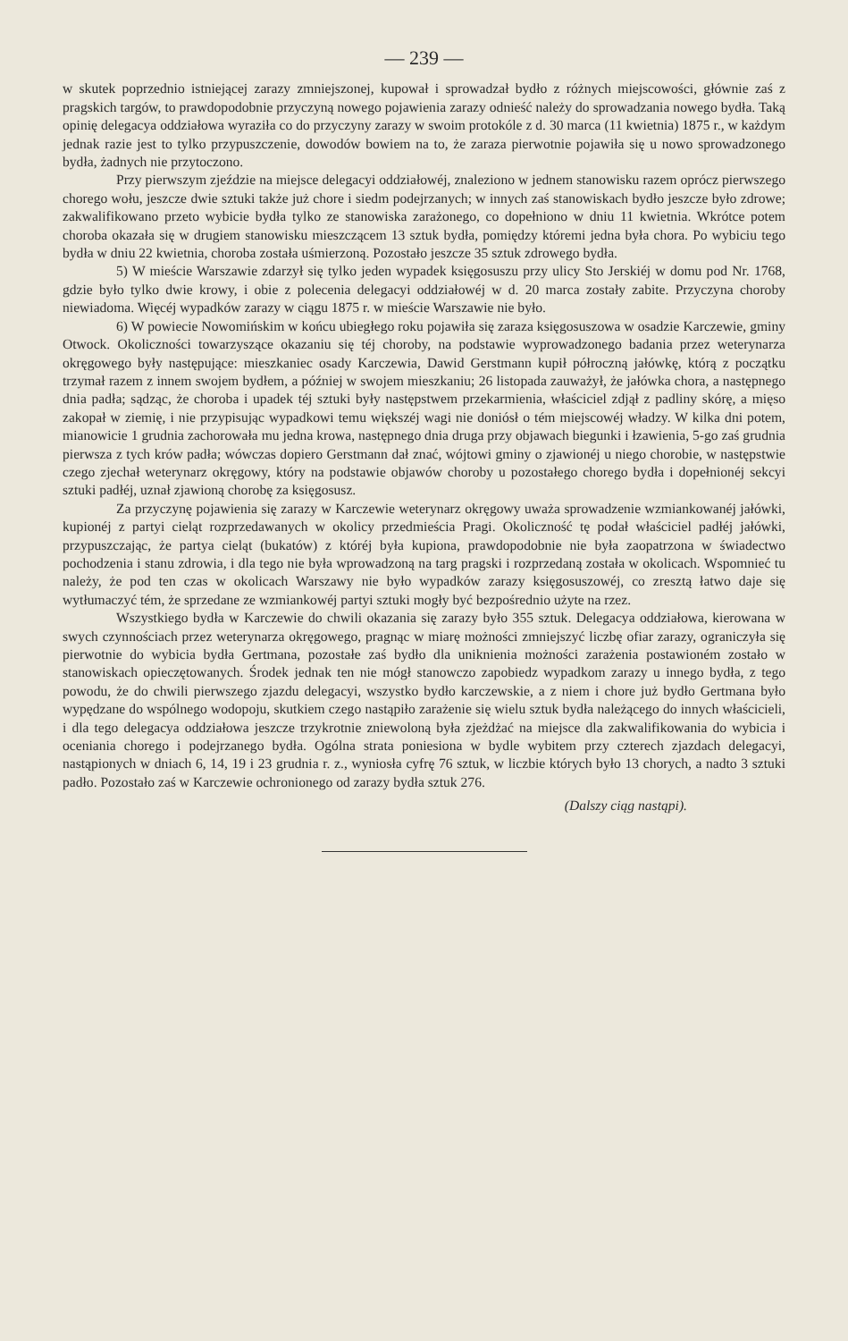— 239 —
w skutek poprzednio istniejącej zarazy zmniejszonej, kupował i sprowadzał bydło z różnych miejscowości, głównie zaś z pragskich targów, to prawdopodobnie przyczyną nowego pojawienia zarazy odnieść należy do sprowadzania nowego bydła. Taką opinię delegacya oddziałowa wyraziła co do przyczyny zarazy w swoim protokóle z d. 30 marca (11 kwietnia) 1875 r., w każdym jednak razie jest to tylko przypuszczenie, dowodów bowiem na to, że zaraza pierwotnie pojawiła się u nowo sprowadzonego bydła, żadnych nie przytoczono.
Przy pierwszym zjeździe na miejsce delegacyi oddziałowéj, znaleziono w jednem stanowisku razem oprócz pierwszego chorego wołu, jeszcze dwie sztuki także już chore i siedm podejrzanych; w innych zaś stanowiskach bydło jeszcze było zdrowe; zakwalifikowano przeto wybicie bydła tylko ze stanowiska zarażonego, co dopełniono w dniu 11 kwietnia. Wkrótce potem choroba okazała się w drugiem stanowisku mieszczącem 13 sztuk bydła, pomiędzy któremi jedna była chora. Po wybiciu tego bydła w dniu 22 kwietnia, choroba została uśmierzoną. Pozostało jeszcze 35 sztuk zdrowego bydła.
5) W mieście Warszawie zdarzył się tylko jeden wypadek księgosuszu przy ulicy Sto Jerskiéj w domu pod Nr. 1768, gdzie było tylko dwie krowy, i obie z polecenia delegacyi oddziałowéj w d. 20 marca zostały zabite. Przyczyna choroby niewiadoma. Więcéj wypadków zarazy w ciągu 1875 r. w mieście Warszawie nie było.
6) W powiecie Nowomińskim w końcu ubiegłego roku pojawiła się zaraza księgosuszowa w osadzie Karczewie, gminy Otwock. Okoliczności towarzyszące okazaniu się téj choroby, na podstawie wyprowadzonego badania przez weterynarza okręgowego były następujące: mieszkaniec osady Karczewia, Dawid Gerstmann kupił półroczną jałówkę, którą z początku trzymał razem z innem swojem bydłem, a później w swojem mieszkaniu; 26 listopada zauważył, że jałówka chora, a następnego dnia padła; sądząc, że choroba i upadek téj sztuki były następstwem przekarmienia, właściciel zdjął z padliny skórę, a mięso zakopał w ziemię, i nie przypisując wypadkowi temu większéj wagi nie doniósł o tém miejscowéj władzy. W kilka dni potem, mianowicie 1 grudnia zachorowała mu jedna krowa, następnego dnia druga przy objawach biegunki i łzawienia, 5-go zaś grudnia pierwsza z tych krów padła; wówczas dopiero Gerstmann dał znać, wójtowi gminy o zjawionéj u niego chorobie, w następstwie czego zjechał weterynarz okręgowy, który na podstawie objawów choroby u pozostałego chorego bydła i dopełnionéj sekcyi sztuki padłéj, uznał zjawioną chorobę za księgosusz.
Za przyczynę pojawienia się zarazy w Karczewie weterynarz okręgowy uważa sprowadzenie wzmiankowanéj jałówki, kupionéj z partyi cieląt rozprzedawanych w okolicy przedmieścia Pragi. Okoliczność tę podał właściciel padłéj jałówki, przypuszczając, że partya cieląt (bukatów) z któréj była kupiona, prawdopodobnie nie była zaopatrzona w świadectwo pochodzenia i stanu zdrowia, i dla tego nie była wprowadzoną na targ pragski i rozprzedaną została w okolicach. Wspomnieć tu należy, że pod ten czas w okolicach Warszawy nie było wypadków zarazy księgosuszowéj, co zresztą łatwo daje się wytłumaczyć tém, że sprzedane ze wzmiankowéj partyi sztuki mogły być bezpośrednio użyte na rzez.
Wszystkiego bydła w Karczewie do chwili okazania się zarazy było 355 sztuk. Delegacya oddziałowa, kierowana w swych czynnościach przez weterynarza okręgowego, pragnąc w miarę możności zmniejszyć liczbę ofiar zarazy, ograniczyła się pierwotnie do wybicia bydła Gertmana, pozostałe zaś bydło dla uniknienia możności zarażenia postawioném zostało w stanowiskach opieczętowanych. Środek jednak ten nie mógł stanowczo zapobiedz wypadkom zarazy u innego bydła, z tego powodu, że do chwili pierwszego zjazdu delegacyi, wszystko bydło karczewskie, a z niem i chore już bydło Gertmana było wypędzane do wspólnego wodopoju, skutkiem czego nastąpiło zarażenie się wielu sztuk bydła należącego do innych właścicieli, i dla tego delegacya oddziałowa jeszcze trzykrotnie zniewoloną była zjeżdżać na miejsce dla zakwalifikowania do wybicia i oceniania chorego i podejrzanego bydła. Ogólna strata poniesiona w bydle wybitem przy czterech zjazdach delegacyi, nastąpionych w dniach 6, 14, 19 i 23 grudnia r. z., wyniosła cyfrę 76 sztuk, w liczbie których było 13 chorych, a nadto 3 sztuki padło. Pozostało zaś w Karczewie ochronionego od zarazy bydła sztuk 276.
(Dalszy ciąg nastąpi).